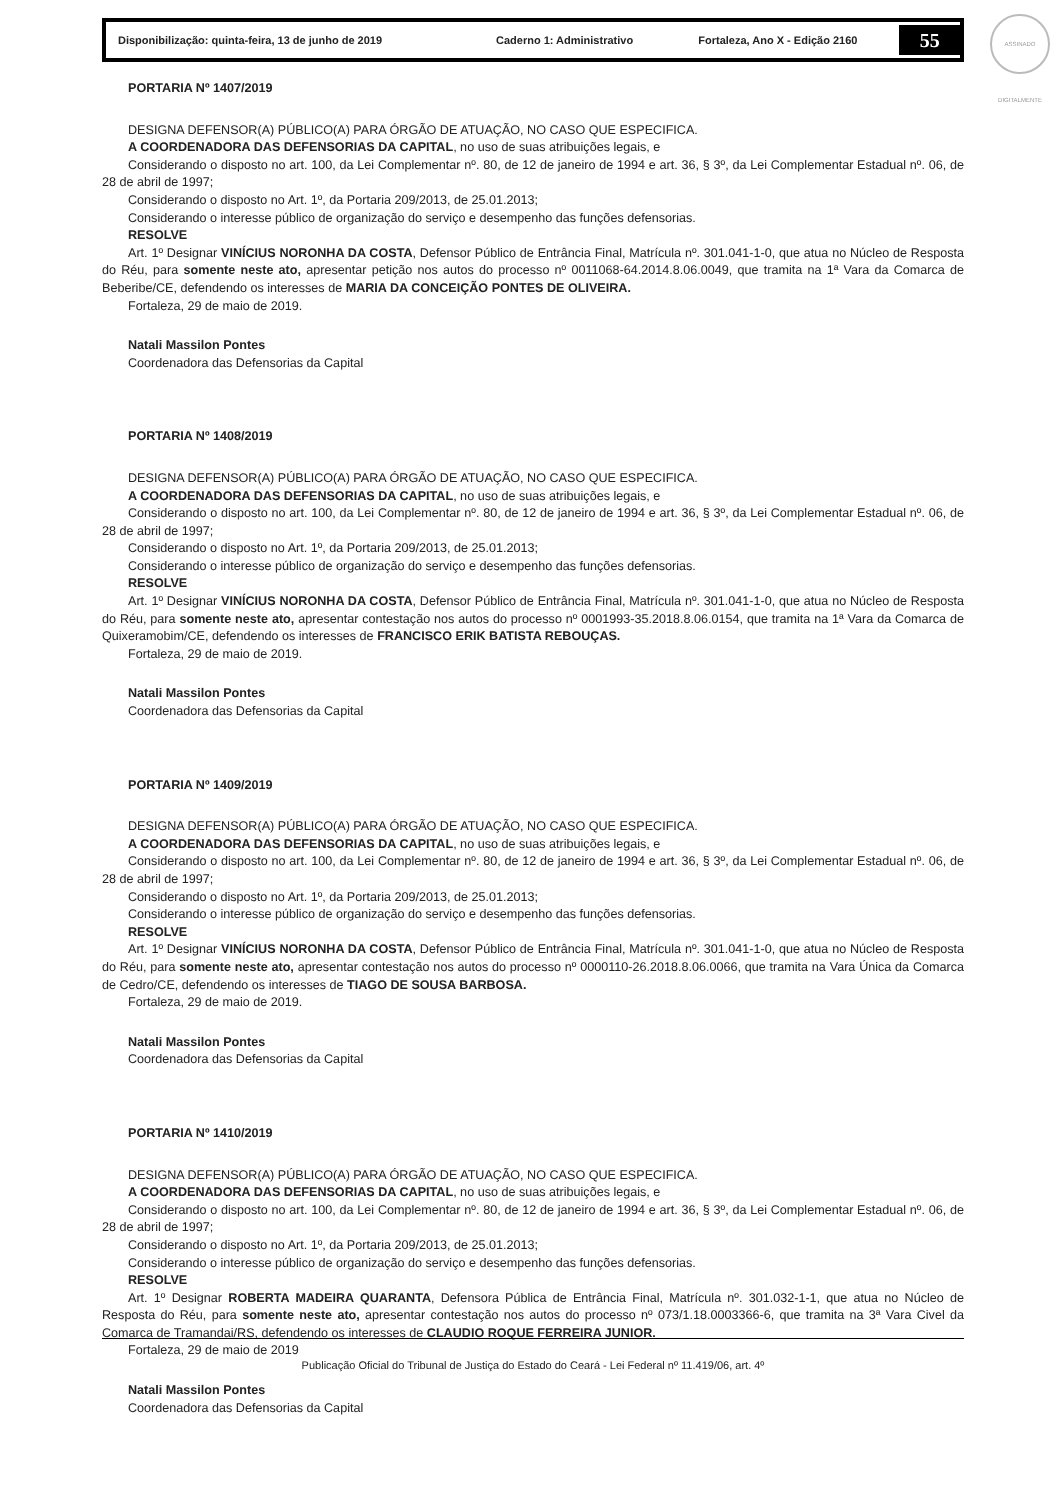Disponibilização: quinta-feira, 13 de junho de 2019 Caderno 1: Administrativo Fortaleza, Ano X - Edição 2160
55
ASSINADO DIGITALMENTE
PORTARIA Nº 1407/2019
DESIGNA DEFENSOR(A) PÚBLICO(A) PARA ÓRGÃO DE ATUAÇÃO, NO CASO QUE ESPECIFICA.
A COORDENADORA DAS DEFENSORIAS DA CAPITAL, no uso de suas atribuições legais, e
Considerando o disposto no art. 100, da Lei Complementar nº. 80, de 12 de janeiro de 1994 e art. 36, § 3º, da Lei Complementar Estadual nº. 06, de 28 de abril de 1997;
Considerando o disposto no Art. 1º, da Portaria 209/2013, de 25.01.2013;
Considerando o interesse público de organização do serviço e desempenho das funções defensorias.
RESOLVE
Art. 1º Designar VINÍCIUS NORONHA DA COSTA, Defensor Público de Entrância Final, Matrícula nº. 301.041-1-0, que atua no Núcleo de Resposta do Réu, para somente neste ato, apresentar petição nos autos do processo nº 0011068-64.2014.8.06.0049, que tramita na 1ª Vara da Comarca de Beberibe/CE, defendendo os interesses de MARIA DA CONCEIÇÃO PONTES DE OLIVEIRA.
Fortaleza, 29 de maio de 2019.
Natali Massilon Pontes
Coordenadora das Defensorias da Capital
PORTARIA Nº 1408/2019
DESIGNA DEFENSOR(A) PÚBLICO(A) PARA ÓRGÃO DE ATUAÇÃO, NO CASO QUE ESPECIFICA.
A COORDENADORA DAS DEFENSORIAS DA CAPITAL, no uso de suas atribuições legais, e
Considerando o disposto no art. 100, da Lei Complementar nº. 80, de 12 de janeiro de 1994 e art. 36, § 3º, da Lei Complementar Estadual nº. 06, de 28 de abril de 1997;
Considerando o disposto no Art. 1º, da Portaria 209/2013, de 25.01.2013;
Considerando o interesse público de organização do serviço e desempenho das funções defensorias.
RESOLVE
Art. 1º Designar VINÍCIUS NORONHA DA COSTA, Defensor Público de Entrância Final, Matrícula nº. 301.041-1-0, que atua no Núcleo de Resposta do Réu, para somente neste ato, apresentar contestação nos autos do processo nº 0001993-35.2018.8.06.0154, que tramita na 1ª Vara da Comarca de Quixeramobim/CE, defendendo os interesses de FRANCISCO ERIK BATISTA REBOUÇAS.
Fortaleza, 29 de maio de 2019.
Natali Massilon Pontes
Coordenadora das Defensorias da Capital
PORTARIA Nº 1409/2019
DESIGNA DEFENSOR(A) PÚBLICO(A) PARA ÓRGÃO DE ATUAÇÃO, NO CASO QUE ESPECIFICA.
A COORDENADORA DAS DEFENSORIAS DA CAPITAL, no uso de suas atribuições legais, e
Considerando o disposto no art. 100, da Lei Complementar nº. 80, de 12 de janeiro de 1994 e art. 36, § 3º, da Lei Complementar Estadual nº. 06, de 28 de abril de 1997;
Considerando o disposto no Art. 1º, da Portaria 209/2013, de 25.01.2013;
Considerando o interesse público de organização do serviço e desempenho das funções defensorias.
RESOLVE
Art. 1º Designar VINÍCIUS NORONHA DA COSTA, Defensor Público de Entrância Final, Matrícula nº. 301.041-1-0, que atua no Núcleo de Resposta do Réu, para somente neste ato, apresentar contestação nos autos do processo nº 0000110-26.2018.8.06.0066, que tramita na Vara Única da Comarca de Cedro/CE, defendendo os interesses de TIAGO DE SOUSA BARBOSA.
Fortaleza, 29 de maio de 2019.
Natali Massilon Pontes
Coordenadora das Defensorias da Capital
PORTARIA Nº 1410/2019
DESIGNA DEFENSOR(A) PÚBLICO(A) PARA ÓRGÃO DE ATUAÇÃO, NO CASO QUE ESPECIFICA.
A COORDENADORA DAS DEFENSORIAS DA CAPITAL, no uso de suas atribuições legais, e
Considerando o disposto no art. 100, da Lei Complementar nº. 80, de 12 de janeiro de 1994 e art. 36, § 3º, da Lei Complementar Estadual nº. 06, de 28 de abril de 1997;
Considerando o disposto no Art. 1º, da Portaria 209/2013, de 25.01.2013;
Considerando o interesse público de organização do serviço e desempenho das funções defensorias.
RESOLVE
Art. 1º Designar ROBERTA MADEIRA QUARANTA, Defensora Pública de Entrância Final, Matrícula nº. 301.032-1-1, que atua no Núcleo de Resposta do Réu, para somente neste ato, apresentar contestação nos autos do processo nº 073/1.18.0003366-6, que tramita na 3ª Vara Civel da Comarca de Tramandai/RS, defendendo os interesses de CLAUDIO ROQUE FERREIRA JUNIOR.
Fortaleza, 29 de maio de 2019
Natali Massilon Pontes
Coordenadora das Defensorias da Capital
Publicação Oficial do Tribunal de Justiça do Estado do Ceará - Lei Federal nº 11.419/06, art. 4º